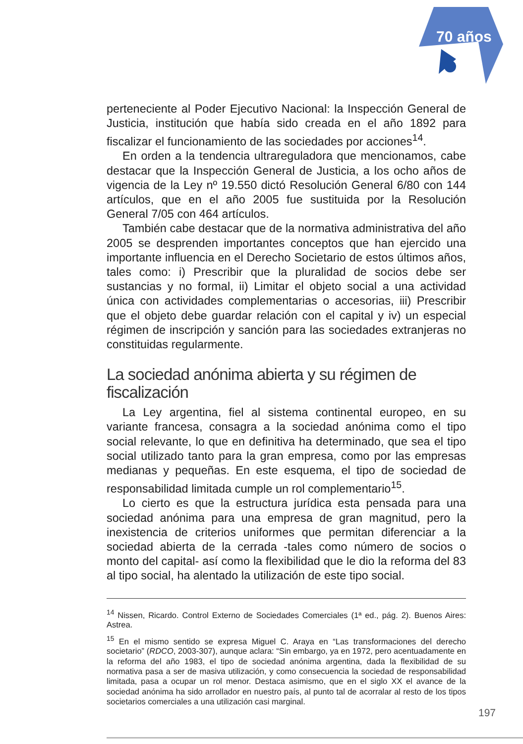70 años
perteneciente al Poder Ejecutivo Nacional: la Inspección General de Justicia, institución que había sido creada en el año 1892 para fiscalizar el funcionamiento de las sociedades por acciones<sup>14</sup>.
En orden a la tendencia ultrareguladora que mencionamos, cabe destacar que la Inspección General de Justicia, a los ocho años de vigencia de la Ley nº 19.550 dictó Resolución General 6/80 con 144 artículos, que en el año 2005 fue sustituida por la Resolución General 7/05 con 464 artículos.
También cabe destacar que de la normativa administrativa del año 2005 se desprenden importantes conceptos que han ejercido una importante influencia en el Derecho Societario de estos últimos años, tales como: i) Prescribir que la pluralidad de socios debe ser sustancias y no formal, ii) Limitar el objeto social a una actividad única con actividades complementarias o accesorias, iii) Prescribir que el objeto debe guardar relación con el capital y iv) un especial régimen de inscripción y sanción para las sociedades extranjeras no constituidas regularmente.
La sociedad anónima abierta y su régimen de fiscalización
La Ley argentina, fiel al sistema continental europeo, en su variante francesa, consagra a la sociedad anónima como el tipo social relevante, lo que en definitiva ha determinado, que sea el tipo social utilizado tanto para la gran empresa, como por las empresas medianas y pequeñas. En este esquema, el tipo de sociedad de responsabilidad limitada cumple un rol complementario<sup>15</sup>.
Lo cierto es que la estructura jurídica esta pensada para una sociedad anónima para una empresa de gran magnitud, pero la inexistencia de criterios uniformes que permitan diferenciar a la sociedad abierta de la cerrada -tales como número de socios o monto del capital- así como la flexibilidad que le dio la reforma del 83 al tipo social, ha alentado la utilización de este tipo social.
<sup>14</sup> Nissen, Ricardo. Control Externo de Sociedades Comerciales (1ª ed., pág. 2). Buenos Aires: Astrea.
<sup>15</sup> En el mismo sentido se expresa Miguel C. Araya en “Las transformaciones del derecho societario” (RDCO, 2003-307), aunque aclara: “Sin embargo, ya en 1972, pero acentuadamente en la reforma del año 1983, el tipo de sociedad anónima argentina, dada la flexibilidad de su normativa pasa a ser de masiva utilización, y como consecuencia la sociedad de responsabilidad limitada, pasa a ocupar un rol menor. Destaca asimismo, que en el siglo XX el avance de la sociedad anónima ha sido arrollador en nuestro país, al punto tal de acorralar al resto de los tipos societarios comerciales a una utilización casi marginal.
197